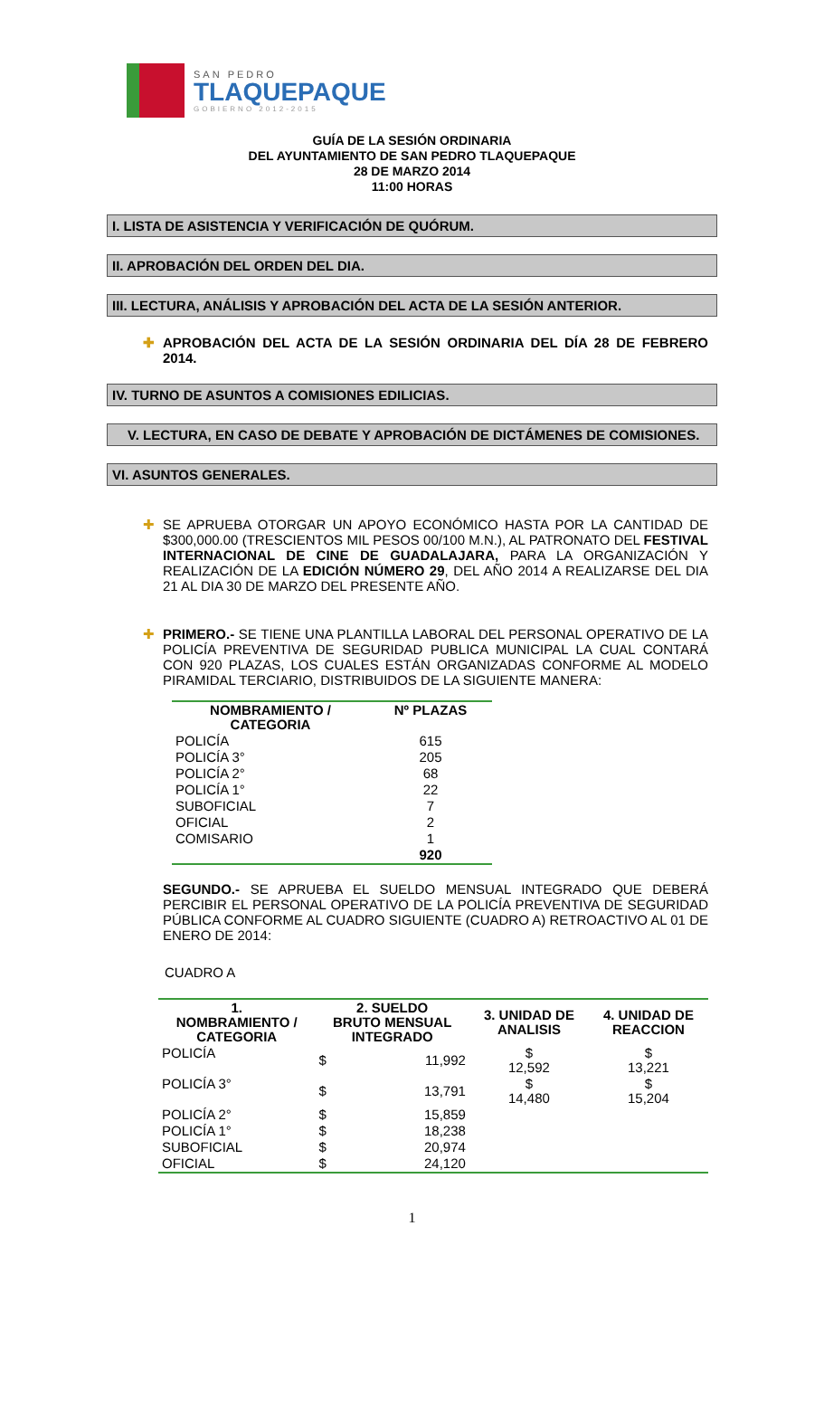SAN PEDRO
TLAQUEPAQUE
GOBIERNO 2012-2015
GUÍA DE LA SESIÓN ORDINARIA
DEL AYUNTAMIENTO DE SAN PEDRO TLAQUEPAQUE
28 DE MARZO 2014
11:00 HORAS
I. LISTA DE ASISTENCIA Y VERIFICACIÓN DE QUÓRUM.
II. APROBACIÓN DEL ORDEN DEL DIA.
III. LECTURA, ANÁLISIS Y APROBACIÓN DEL ACTA DE LA SESIÓN ANTERIOR.
✚ APROBACIÓN DEL ACTA DE LA SESIÓN ORDINARIA DEL DÍA 28 DE FEBRERO 2014.
IV. TURNO DE ASUNTOS A COMISIONES EDILICIAS.
V. LECTURA, EN CASO DE DEBATE Y APROBACIÓN DE DICTÁMENES DE COMISIONES.
VI. ASUNTOS GENERALES.
✚ SE APRUEBA OTORGAR UN APOYO ECONÓMICO HASTA POR LA CANTIDAD DE $300,000.00 (TRESCIENTOS MIL PESOS 00/100 M.N.), AL PATRONATO DEL FESTIVAL INTERNACIONAL DE CINE DE GUADALAJARA, PARA LA ORGANIZACIÓN Y REALIZACIÓN DE LA EDICIÓN NÚMERO 29, DEL AÑO 2014 A REALIZARSE DEL DIA 21 AL DIA 30 DE MARZO DEL PRESENTE AÑO.
✚ PRIMERO.- SE TIENE UNA PLANTILLA LABORAL DEL PERSONAL OPERATIVO DE LA POLICÍA PREVENTIVA DE SEGURIDAD PUBLICA MUNICIPAL LA CUAL CONTARÁ CON 920 PLAZAS, LOS CUALES ESTÁN ORGANIZADAS CONFORME AL MODELO PIRAMIDAL TERCIARIO, DISTRIBUIDOS DE LA SIGUIENTE MANERA:
| NOMBRAMIENTO / CATEGORIA | Nº PLAZAS |
| --- | --- |
| POLICÍA | 615 |
| POLICÍA 3° | 205 |
| POLICÍA 2° | 68 |
| POLICÍA 1° | 22 |
| SUBOFICIAL | 7 |
| OFICIAL | 2 |
| COMISARIO | 1 |
| | 920 |
SEGUNDO.- SE APRUEBA EL SUELDO MENSUAL INTEGRADO QUE DEBERÁ PERCIBIR EL PERSONAL OPERATIVO DE LA POLICÍA PREVENTIVA DE SEGURIDAD PÚBLICA CONFORME AL CUADRO SIGUIENTE (CUADRO A) RETROACTIVO AL 01 DE ENERO DE 2014:
CUADRO A
| 1. NOMBRAMIENTO / CATEGORIA | 2. SUELDO BRUTO MENSUAL INTEGRADO | | 3. UNIDAD DE ANALISIS | 4. UNIDAD DE REACCION |
| --- | --- | --- | --- | --- |
| POLICÍA | $ | 11,992 | $ 12,592 | $ 13,221 |
| POLICÍA 3° | $ | 13,791 | $ 14,480 | $ 15,204 |
| POLICÍA 2° | $ | 15,859 | | |
| POLICÍA 1° | $ | 18,238 | | |
| SUBOFICIAL | $ | 20,974 | | |
| OFICIAL | $ | 24,120 | | |
1